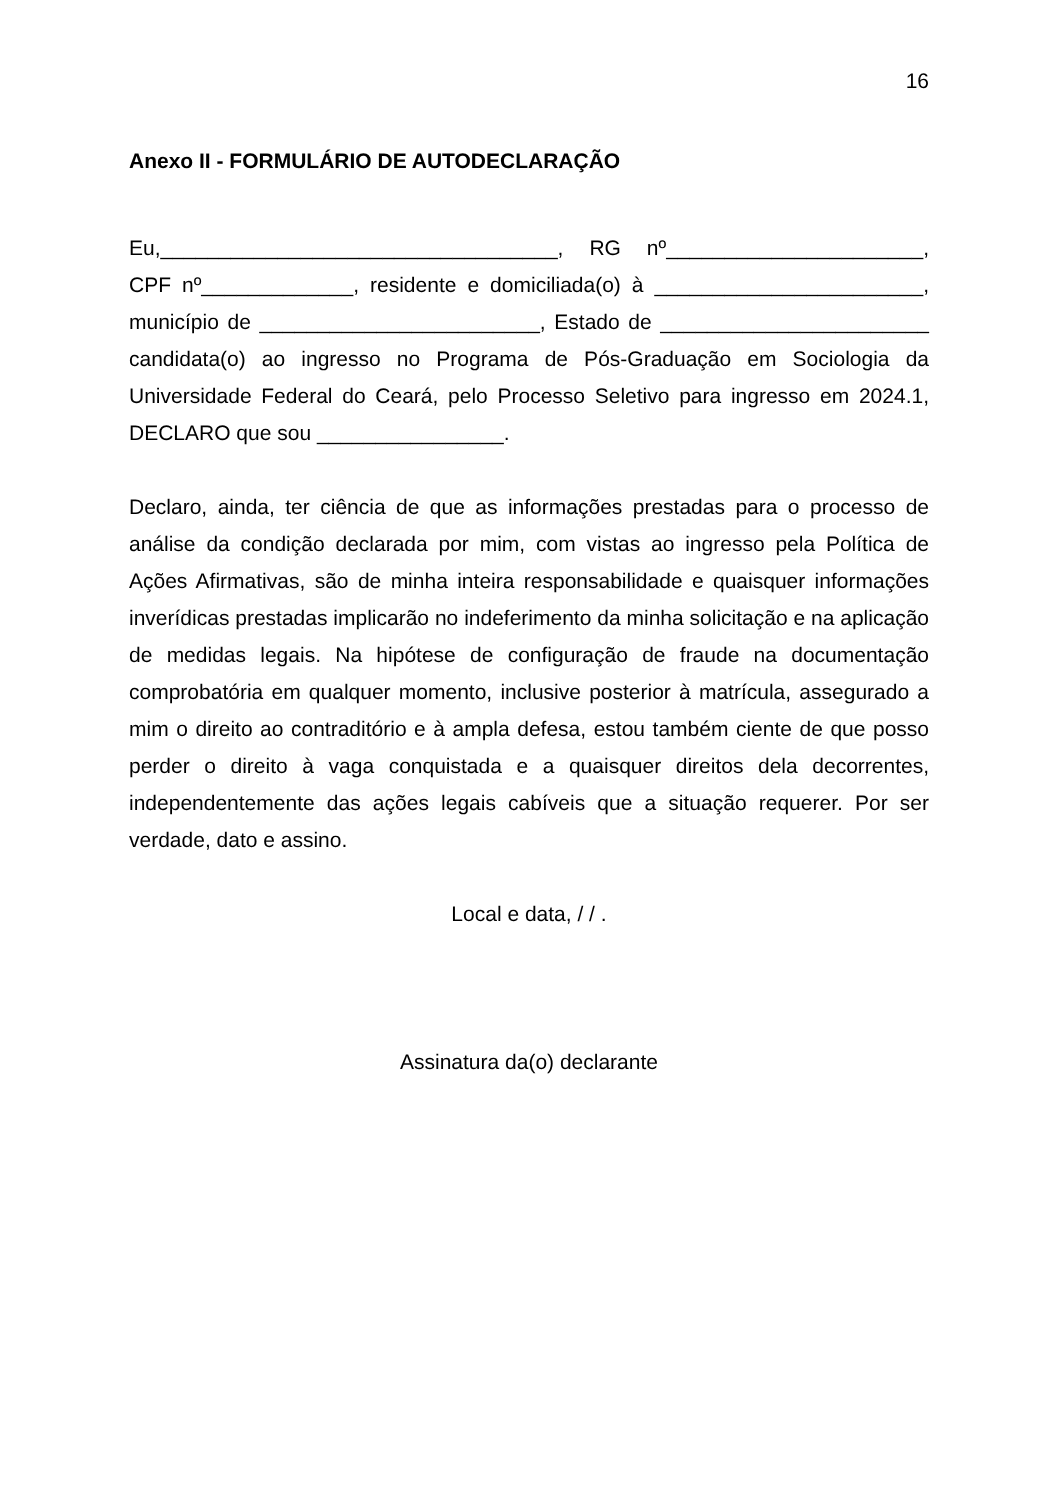16
Anexo II - FORMULÁRIO DE AUTODECLARAÇÃO
Eu,__________________________________, RG nº______________________, CPF nº_____________, residente e domiciliada(o) à _______________________, município de ________________________, Estado de _______________________ candidata(o) ao ingresso no Programa de Pós-Graduação em Sociologia da Universidade Federal do Ceará, pelo Processo Seletivo para ingresso em 2024.1, DECLARO que sou ________________.
Declaro, ainda, ter ciência de que as informações prestadas para o processo de análise da condição declarada por mim, com vistas ao ingresso pela Política de Ações Afirmativas, são de minha inteira responsabilidade e quaisquer informações inverídicas prestadas implicarão no indeferimento da minha solicitação e na aplicação de medidas legais. Na hipótese de configuração de fraude na documentação comprobatória em qualquer momento, inclusive posterior à matrícula, assegurado a mim o direito ao contraditório e à ampla defesa, estou também ciente de que posso perder o direito à vaga conquistada e a quaisquer direitos dela decorrentes, independentemente das ações legais cabíveis que a situação requerer. Por ser verdade, dato e assino.
Local e data, / / .
Assinatura da(o) declarante